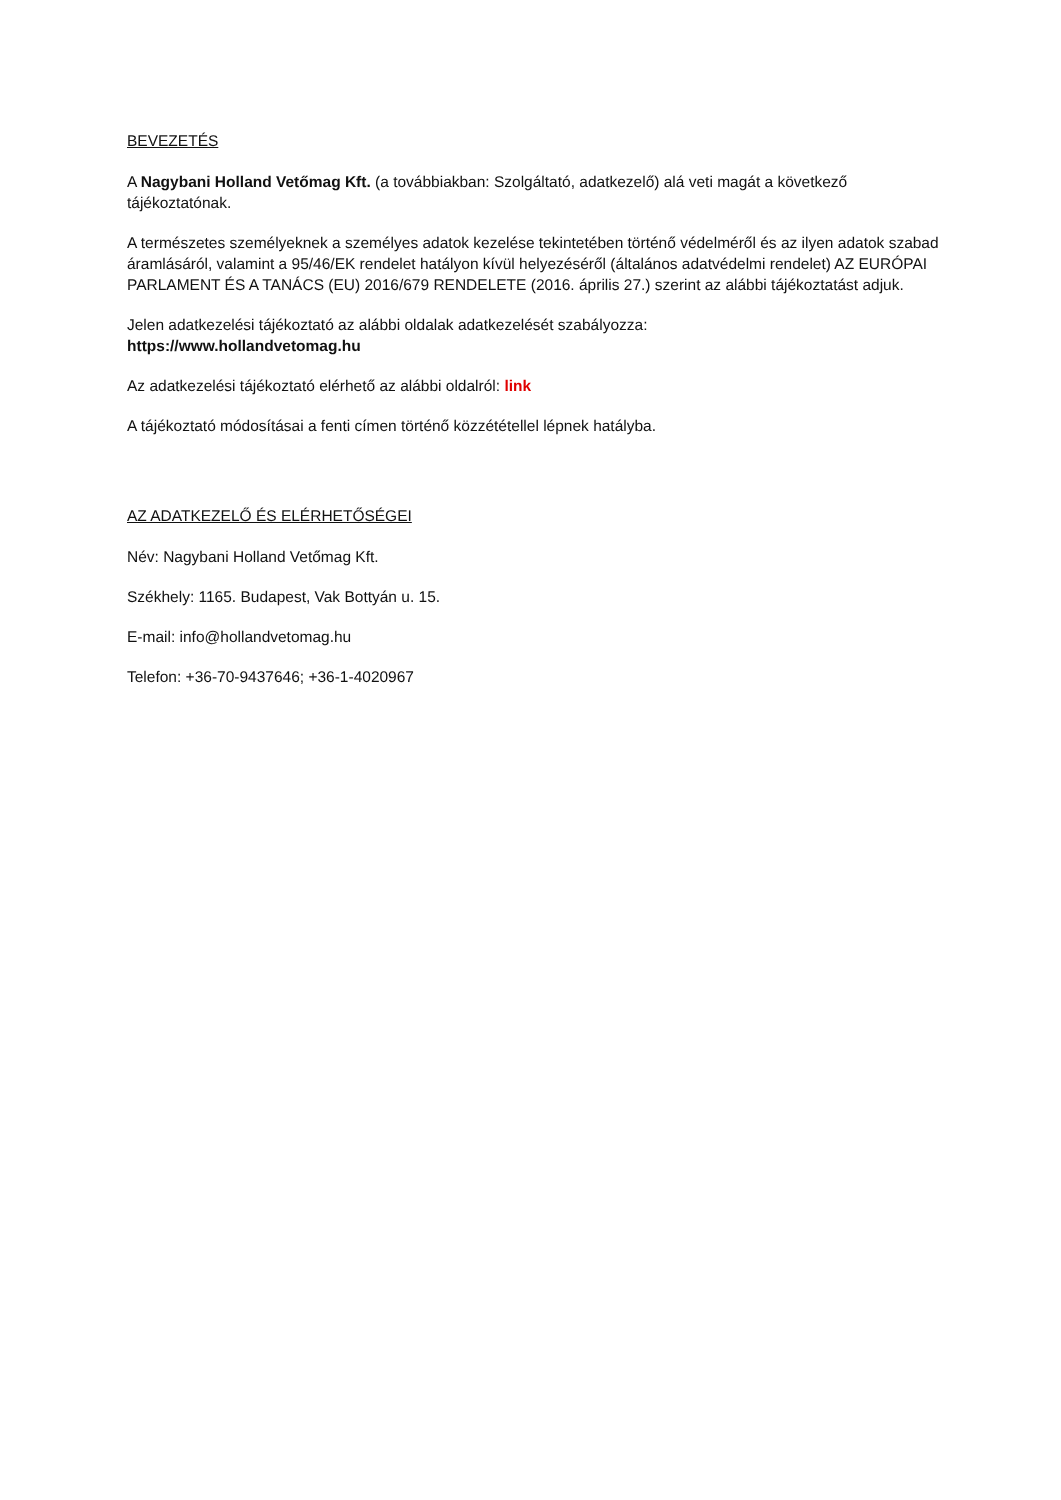BEVEZETÉS
A Nagybani Holland Vetőmag Kft. (a továbbiakban: Szolgáltató, adatkezelő) alá veti magát a következő tájékoztatónak.
A természetes személyeknek a személyes adatok kezelése tekintetében történő védelméről és az ilyen adatok szabad áramlásáról, valamint a 95/46/EK rendelet hatályon kívül helyezéséről (általános adatvédelmi rendelet) AZ EURÓPAI PARLAMENT ÉS A TANÁCS (EU) 2016/679 RENDELETE (2016. április 27.) szerint az alábbi tájékoztatást adjuk.
Jelen adatkezelési tájékoztató az alábbi oldalak adatkezelését szabályozza:
https://www.hollandvetomag.hu
Az adatkezelési tájékoztató elérhető az alábbi oldalról: link
A tájékoztató módosításai a fenti címen történő közzététellel lépnek hatályba.
AZ ADATKEZELŐ ÉS ELÉRHETŐSÉGEI
Név: Nagybani Holland Vetőmag Kft.
Székhely: 1165. Budapest, Vak Bottyán u. 15.
E-mail: info@hollandvetomag.hu
Telefon: +36-70-9437646; +36-1-4020967